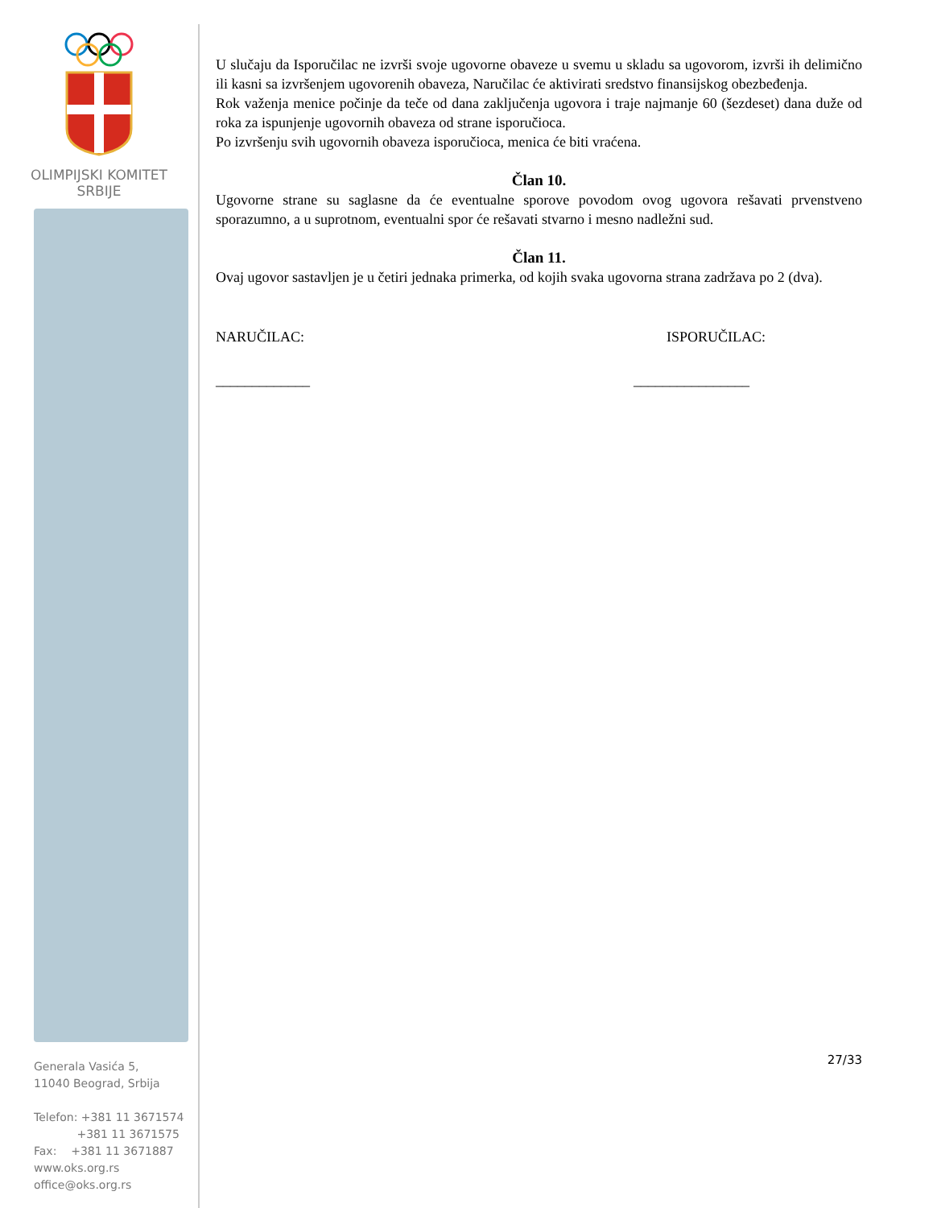OLIMPIJSKI KOMITET
SRBIJE
Generala Vasića 5,
11040 Beograd, Srbija
Telefon: +381 11 3671574
+381 11 3671575
Fax: +381 11 3671887
www.oks.org.rs
office@oks.org.rs
U slučaju da Isporučilac ne izvrši svoje ugovorne obaveze u svemu u skladu sa ugovorom, izvrši ih delimično ili kasni sa izvršenjem ugovorenih obaveza, Naručilac će aktivirati sredstvo finansijskog obezbeđenja.
Rok važenja menice počinje da teče od dana zaključenja ugovora i traje najmanje 60 (šezdeset) dana duže od roka za ispunjenje ugovornih obaveza od strane isporučioca.
Po izvršenju svih ugovornih obaveza isporučioca, menica će biti vraćena.
Član 10.
Ugovorne strane su saglasne da će eventualne sporove povodom ovog ugovora rešavati prvenstveno sporazumno, a u suprotnom, eventualni spor će rešavati stvarno i mesno nadležni sud.
Član 11.
Ovaj ugovor sastavljen je u četiri jednaka primerka, od kojih svaka ugovorna strana zadržava po 2 (dva).
NARUČILAC: ISPORUČILAC:
_____________ ________________
27/33